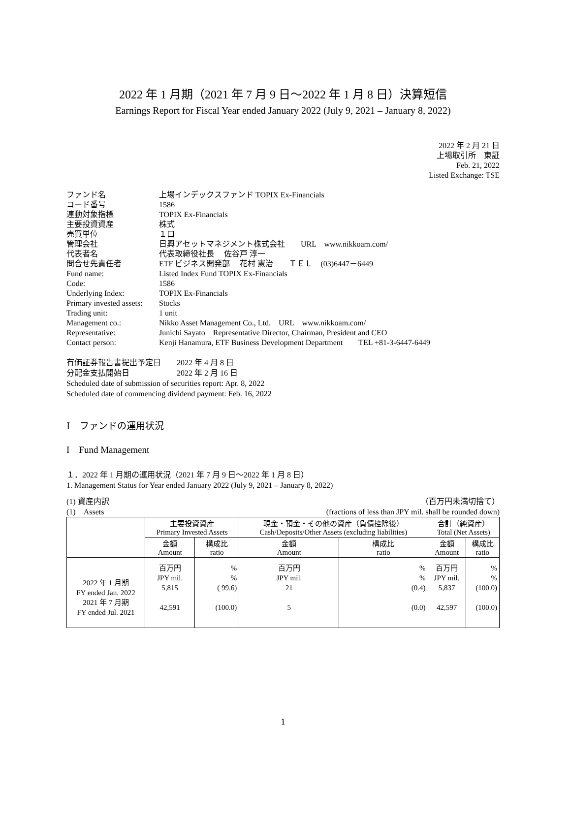2022 年 1 月期（2021 年 7 月 9 日～2022 年 1 月 8 日）決算短信
Earnings Report for Fiscal Year ended January 2022 (July 9, 2021 – January 8, 2022)
2022 年 2 月 21 日
上場取引所　東証
Feb. 21, 2022
Listed Exchange: TSE
| ファンド名 | 上場インデックスファンド TOPIX Ex-Financials |
| コード番号 | 1586 |
| 連動対象指標 | TOPIX Ex-Financials |
| 主要投資資産 | 株式 |
| 売買単位 | １口 |
| 管理会社 | 日興アセットマネジメント株式会社 URL www.nikkoam.com/ |
| 代表者名 | 代表取締役社長 佐谷戸 淳一 |
| 問合せ先責任者 | ETF ビジネス開発部 花村 憲治 ＴＥＬ (03)6447－6449 |
| Fund name: | Listed Index Fund TOPIX Ex-Financials |
| Code: | 1586 |
| Underlying Index: | TOPIX Ex-Financials |
| Primary invested assets: | Stocks |
| Trading unit: | 1 unit |
| Management co.: | Nikko Asset Management Co., Ltd. URL www.nikkoam.com/ |
| Representative: | Junichi Sayato Representative Director, Chairman, President and CEO |
| Contact person: | Kenji Hanamura, ETF Business Development Department TEL +81-3-6447-6449 |
有価証券報告書提出予定日　　2022 年 4 月 8 日
分配金支払開始日　　　　　　2022 年 2 月 16 日
Scheduled date of submission of securities report: Apr. 8, 2022
Scheduled date of commencing dividend payment: Feb. 16, 2022
Ⅰ　ファンドの運用状況
I　Fund Management
１．2022 年 1 月期の運用状況（2021 年 7 月 9 日～2022 年 1 月 8 日）
1. Management Status for Year ended January 2022 (July 9, 2021 – January 8, 2022)
(1) 資産内訳
(1)　Assets （百万円未満切捨て）
(fractions of less than JPY mil. shall be rounded down)
| | 主要投資資産 Primary Invested Assets | | 現金・預金・その他の資産（負債控除後） Cash/Deposits/Other Assets (excluding liabilities) | | 合計（純資産） Total (Net Assets) | |
| --- | --- | --- | --- | --- | --- | --- |
| | 金額 Amount | 構成比 ratio | 金額 Amount | 構成比 ratio | 金額 Amount | 構成比 ratio |
| 2022 年 1 月期 FY ended Jan. 2022 2021 年 7 月期 FY ended Jul. 2021 | 百万円 JPY mil. 5,815 42,591 | % % ( 99.6) (100.0) | 百万円 JPY mil. 21 5 | % % (0.4) (0.0) | 百万円 JPY mil. 5,837 42,597 | % % (100.0) (100.0) |
1